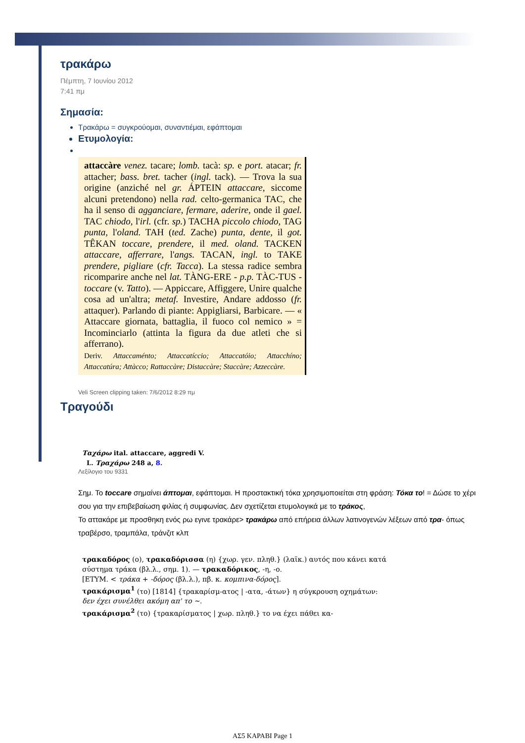τρακάρω
Πέμπτη, 7 Ιουνίου 2012
7:41 πμ
Σημασία:
Τρακάρω = συγκρούομαι, συναντιέμαι, εφάπτομαι
Ετυμολογία:
attaccàre venez. tacare; lomb. tacà: sp. e port. atacar; fr. attacher; bass. bret. tacher (ingl. tack). — Trova la sua origine (anziché nel gr. ÁPTEIN attaccare, siccome alcuni pretendono) nella rad. celto-germanica TAC, che ha il senso di agganciare, fermare, aderire, onde il gael. TAC chiodo, l'irl. (cfr. sp.) TACHA piccolo chiodo, TAG punta, l'oland. TAH (ted. Zache) punta, dente, il got. TÊKAN toccare, prendere, il med. oland. TACKEN attaccare, afferrare, l'angs. TACAN, ingl. to TAKE prendere, pigliare (cfr. Tacca). La stessa radice sembra ricomparire anche nel lat. TÀNG-ERE - p.p. TÀC-TUS - toccare (v. Tatto). — Appiccare, Affiggere, Unire qualche cosa ad un'altra; metaf. Investire, Andare addosso (fr. attaquer). Parlando di piante: Appigliarsi, Barbicare. — « Attaccare giornata, battaglia, il fuoco col nemico » = Incominciarlo (attinta la figura da due atleti che si afferrano).
Deriv. Attaccaménto; Attaccatíccio; Attaccatóio; Attacchíno; Attaccatúra; Attàcco; Rattaccàre; Distaccàre; Staccàre; Azzeccàre.
Veli Screen clipping taken: 7/6/2012 8:29 πμ
Τραγούδι
Ταχάρω ital. attaccare, aggredi V.
L. Τραχάρω 248 a, 8.
Λεξίλογιο του 9331
Σημ. Το toccare σημαίνει άπτομαι, εφάπτομαι. Η προστακτική τόκα χρησιμοποιείται στη φράση: Τόκα το! = Δώσε το χέρι σου για την επιβεβαίωση φιλίας ή συμφωνίας. Δεν σχετίζεται ετυμολογικά με το τράκος,
Το αττακάρε με προσθηκη ενός ρω εγινε τρακάρε> τρακάρω από επήρεια άλλων λατινογενών λέξεων από τρα- όπως τραβέρσο, τραμπάλα, τράνζιτ κλπ
τρακαδόρος (ο), τρακαδόρισσα (η) {χωρ. γεν. πληθ.} (λαϊκ.) αυτός που κάνει κατά σύστημα τράκα (βλ.λ., σημ. 1). — τρακαδόρικος, -η, -ο.
[ΕΤΥΜ. < τράκα + -δόρος (βλ.λ.), πβ. κ. κομπινα-δόρος].
τρακάρισμα<sup>1</sup> (το) [1814] {τρακαρίσμ-ατος | -ατα, -άτων} η σύγκρουση οχημάτων: δεν έχει συνέλθει ακόμη απ' το ~.
τρακάρισμα<sup>2</sup> (το) {τρακαρίσματος | χωρ. πληθ.} το να έχει πάθει κα-
ΑΣ5 ΚΑΡΑΒΙ Page 1